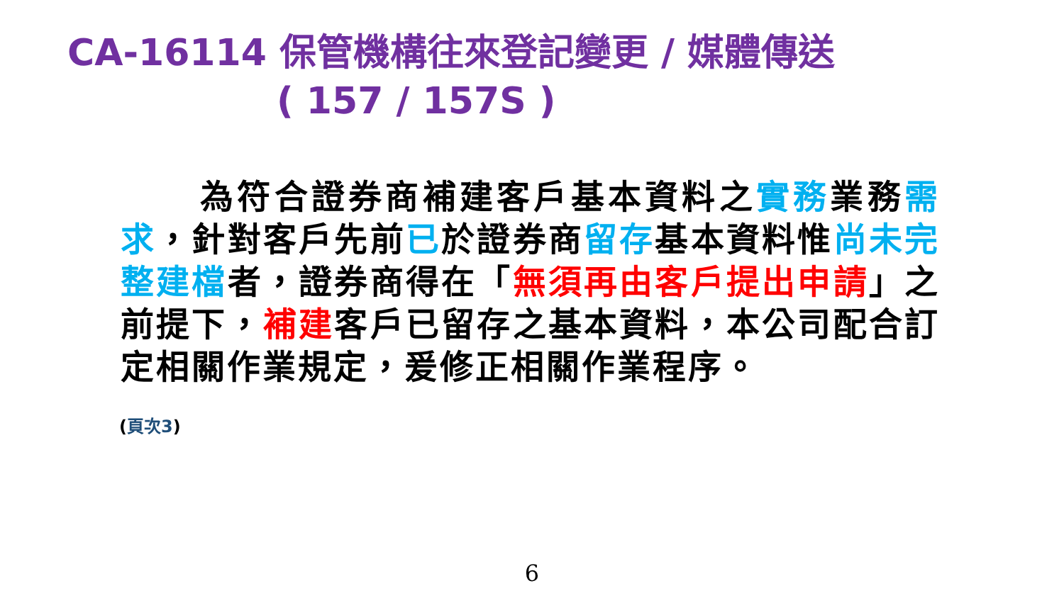CA-16114 保管機構往來登記變更 / 媒體傳送
( 157 / 157S )
為符合證券商補建客戶基本資料之實務業務需求，針對客戶先前已於證券商留存基本資料惟尚未完整建檔者，證券商得在「無須再由客戶提出申請」之前提下，補建客戶已留存之基本資料，本公司配合訂定相關作業規定，爰修正相關作業程序。
(頁次3)
6